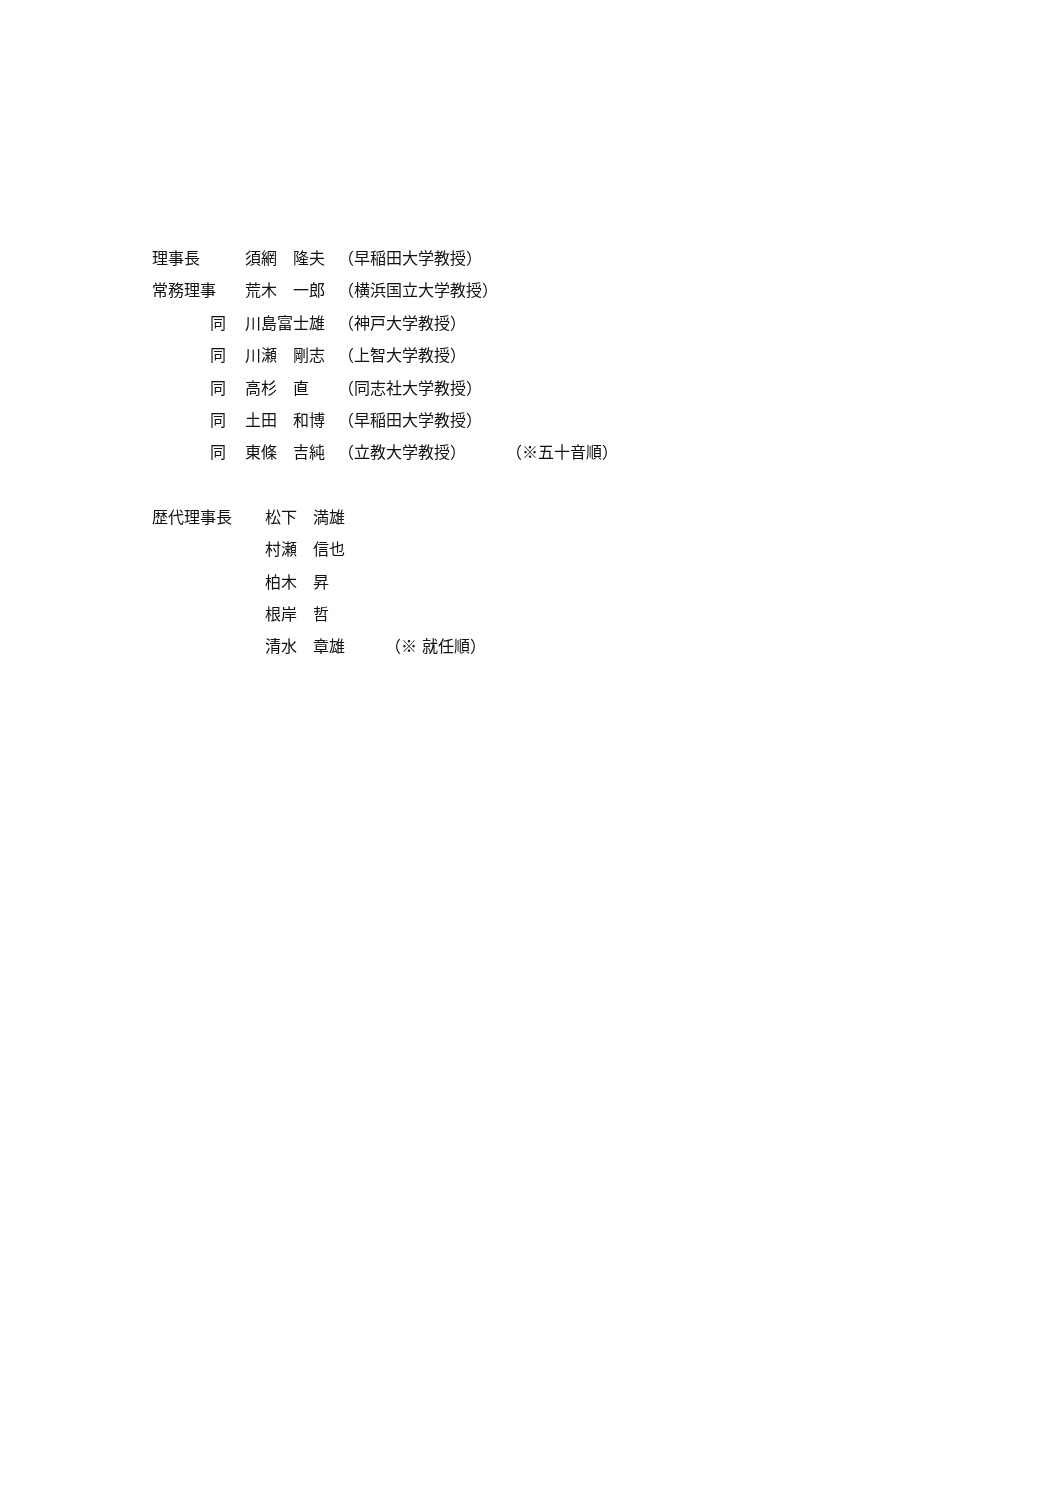理事長 須網　隆夫 （早稲田大学教授）
常務理事 荒木　一郎 （横浜国立大学教授）
同 川島富士雄 （神戸大学教授）
同 川瀬　剛志 （上智大学教授）
同 高杉　直 （同志社大学教授）
同 土田　和博 （早稲田大学教授）
同 東條　吉純 （立教大学教授） （※五十音順）
歴代理事長 松下　満雄
村瀬　信也
柏木　昇
根岸　哲
清水　章雄 （※ 就任順）